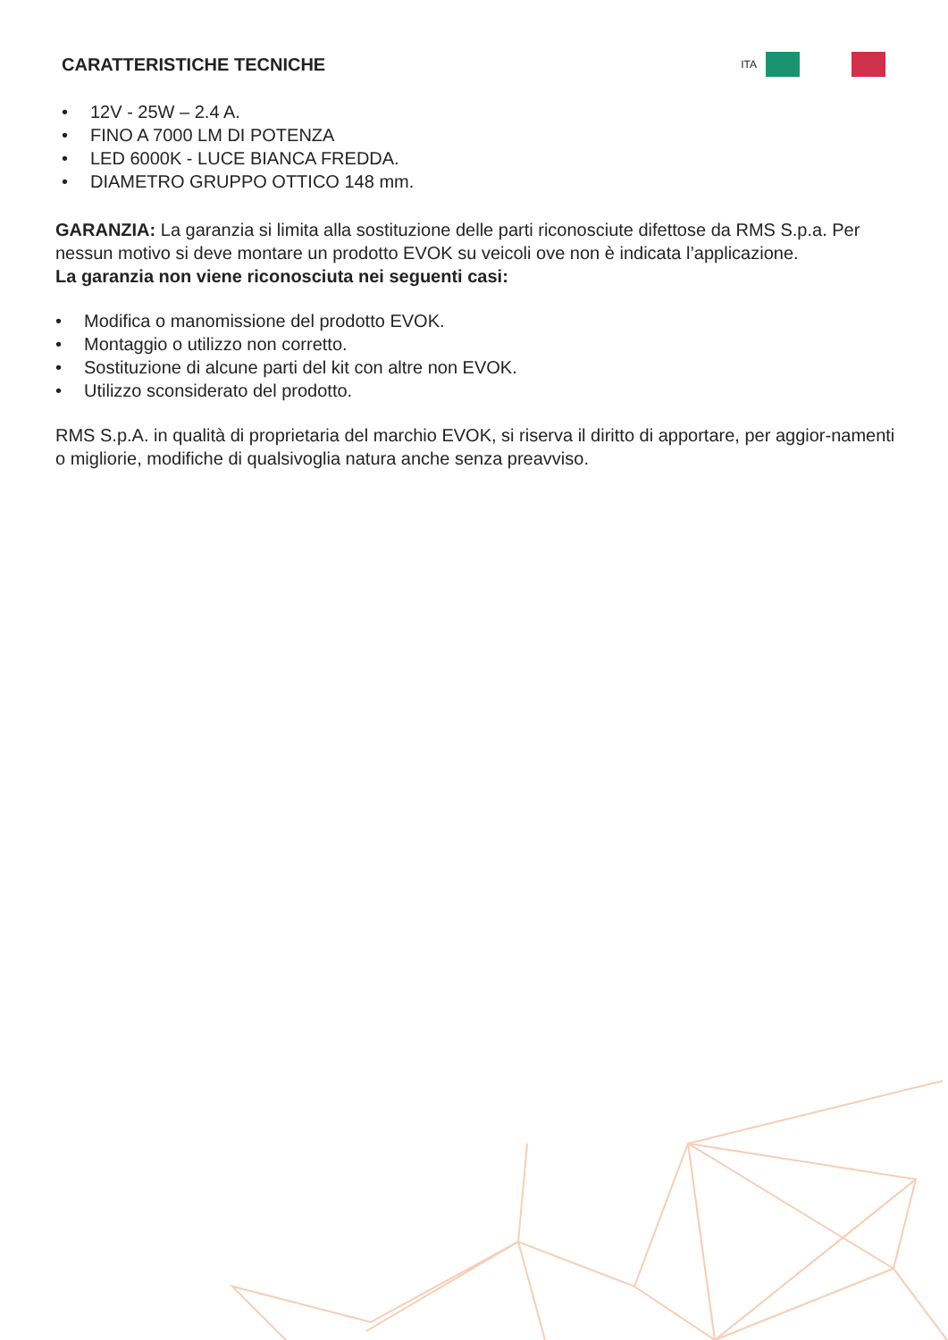CARATTERISTICHE TECNICHE
ITA
• 12V - 25W – 2.4 A.
• FINO A 7000 LM DI POTENZA
• LED 6000K - LUCE BIANCA FREDDA.
• DIAMETRO GRUPPO OTTICO 148 mm.
GARANZIA: La garanzia si limita alla sostituzione delle parti riconosciute difettose da RMS S.p.a. Per nessun motivo si deve montare un prodotto EVOK su veicoli ove non è indicata l’applicazione.
La garanzia non viene riconosciuta nei seguenti casi:
• Modifica o manomissione del prodotto EVOK.
• Montaggio o utilizzo non corretto.
• Sostituzione di alcune parti del kit con altre non EVOK.
• Utilizzo sconsiderato del prodotto.
RMS S.p.A. in qualità di proprietaria del marchio EVOK, si riserva il diritto di apportare, per aggior-namenti o migliorie, modifiche di qualsivoglia natura anche senza preavviso.